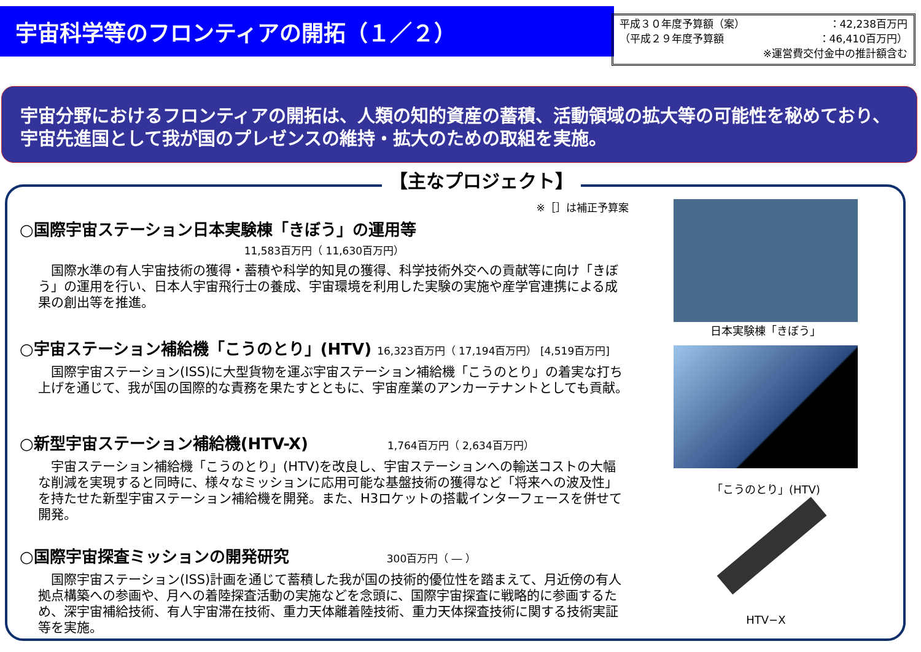宇宙科学等のフロンティアの開拓（１／２）
平成３０年度予算額（案） ：42,238百万円
（平成２９年度予算額 ：46,410百万円）
※運営費交付金中の推計額含む
宇宙分野におけるフロンティアの開拓は、人類の知的資産の蓄積、活動領域の拡大等の可能性を秘めており、宇宙先進国として我が国のプレゼンスの維持・拡大のための取組を実施。
【主なプロジェクト】
※［］は補正予算案
○国際宇宙ステーション日本実験棟「きぼう」の運用等
11,583百万円（ 11,630百万円）
国際水準の有人宇宙技術の獲得・蓄積や科学的知見の獲得、科学技術外交への貢献等に向け「きぼう」の運用を行い、日本人宇宙飛行士の養成、宇宙環境を利用した実験の実施や産学官連携による成果の創出等を推進。
○宇宙ステーション補給機「こうのとり」(HTV) 16,323百万円（ 17,194百万円） [4,519百万円]
国際宇宙ステーション(ISS)に大型貨物を運ぶ宇宙ステーション補給機「こうのとり」の着実な打ち上げを通じて、我が国の国際的な責務を果たすとともに、宇宙産業のアンカーテナントとしても貢献。
○新型宇宙ステーション補給機(HTV-X) 1,764百万円（ 2,634百万円）
宇宙ステーション補給機「こうのとり」(HTV)を改良し、宇宙ステーションへの輸送コストの大幅な削減を実現すると同時に、様々なミッションに応用可能な基盤技術の獲得など「将来への波及性」を持たせた新型宇宙ステーション補給機を開発。また、H3ロケットの搭載インターフェースを併せて開発。
○国際宇宙探査ミッションの開発研究 300百万円（ ― ）
国際宇宙ステーション(ISS)計画を通じて蓄積した我が国の技術的優位性を踏まえて、月近傍の有人拠点構築への参画や、月への着陸探査活動の実施などを念頭に、国際宇宙探査に戦略的に参画するため、深宇宙補給技術、有人宇宙滞在技術、重力天体離着陸技術、重力天体探査技術に関する技術実証等を実施。
日本実験棟「きぼう」
「こうのとり」(HTV)
HTV−X